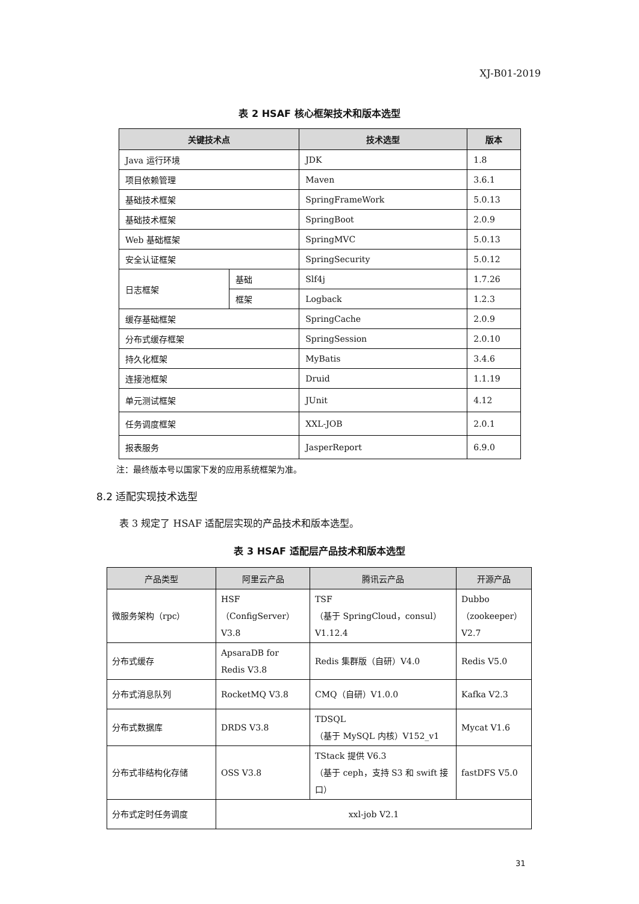XJ-B01-2019
表 2 HSAF 核心框架技术和版本选型
| 关键技术点 | | 技术选型 | 版本 |
| --- | --- | --- | --- |
| Java 运行环境 | | JDK | 1.8 |
| 项目依赖管理 | | Maven | 3.6.1 |
| 基础技术框架 | | SpringFrameWork | 5.0.13 |
| 基础技术框架 | | SpringBoot | 2.0.9 |
| Web 基础框架 | | SpringMVC | 5.0.13 |
| 安全认证框架 | | SpringSecurity | 5.0.12 |
| 日志框架 | 基础 | Slf4j | 1.7.26 |
| | 框架 | Logback | 1.2.3 |
| 缓存基础框架 | | SpringCache | 2.0.9 |
| 分布式缓存框架 | | SpringSession | 2.0.10 |
| 持久化框架 | | MyBatis | 3.4.6 |
| 连接池框架 | | Druid | 1.1.19 |
| 单元测试框架 | | JUnit | 4.12 |
| 任务调度框架 | | XXL-JOB | 2.0.1 |
| 报表服务 | | JasperReport | 6.9.0 |
注：最终版本号以国家下发的应用系统框架为准。
8.2 适配实现技术选型
表 3 规定了 HSAF 适配层实现的产品技术和版本选型。
表 3 HSAF 适配层产品技术和版本选型
| 产品类型 | 阿里云产品 | 腾讯云产品 | 开源产品 |
| --- | --- | --- | --- |
| 微服务架构（rpc） | HSF （ConfigServer） V3.8 | TSF （基于 SpringCloud，consul） V1.12.4 | Dubbo （zookeeper） V2.7 |
| 分布式缓存 | ApsaraDB for Redis V3.8 | Redis 集群版（自研）V4.0 | Redis V5.0 |
| 分布式消息队列 | RocketMQ V3.8 | CMQ（自研）V1.0.0 | Kafka V2.3 |
| 分布式数据库 | DRDS V3.8 | TDSQL （基于 MySQL 内核）V152_v1 | Mycat V1.6 |
| 分布式非结构化存储 | OSS V3.8 | TStack 提供 V6.3 （基于 ceph，支持 S3 和 swift 接口） | fastDFS V5.0 |
| 分布式定时任务调度 | xxl-job V2.1 | | |
31